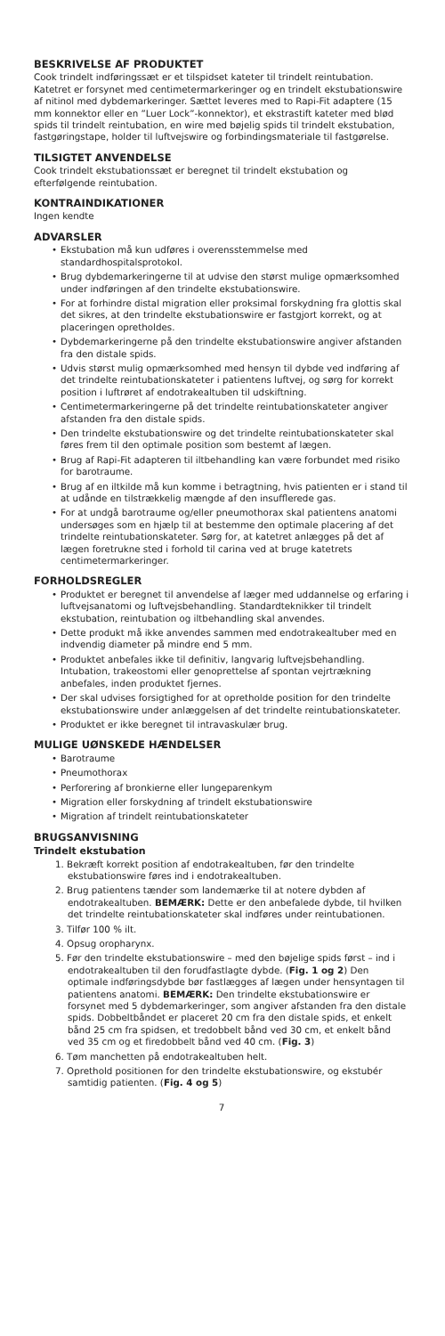BESKRIVELSE AF PRODUKTET
Cook trindelt indføringssæt er et tilspidset kateter til trindelt reintubation. Katetret er forsynet med centimetermarkeringer og en trindelt ekstubationswire af nitinol med dybdemarkeringer. Sættet leveres med to Rapi-Fit adaptere (15 mm konnektor eller en ”Luer Lock”-konnektor), et ekstrastift kateter med blød spids til trindelt reintubation, en wire med bøjelig spids til trindelt ekstubation, fastgøringstape, holder til luftvejswire og forbindingsmateriale til fastgørelse.
TILSIGTET ANVENDELSE
Cook trindelt ekstubationssæt er beregnet til trindelt ekstubation og efterfølgende reintubation.
KONTRAINDIKATIONER
Ingen kendte
ADVARSLER
• Ekstubation må kun udføres i overensstemmelse med standardhospitalsprotokol.
• Brug dybdemarkeringerne til at udvise den størst mulige opmærksomhed under indføringen af den trindelte ekstubationswire.
• For at forhindre distal migration eller proksimal forskydning fra glottis skal det sikres, at den trindelte ekstubationswire er fastgjort korrekt, og at placeringen opretholdes.
• Dybdemarkeringerne på den trindelte ekstubationswire angiver afstanden fra den distale spids.
• Udvis størst mulig opmærksomhed med hensyn til dybde ved indføring af det trindelte reintubationskateter i patientens luftvej, og sørg for korrekt position i luftrøret af endotrakealtuben til udskiftning.
• Centimetermarkeringerne på det trindelte reintubationskateter angiver afstanden fra den distale spids.
• Den trindelte ekstubationswire og det trindelte reintubationskateter skal føres frem til den optimale position som bestemt af lægen.
• Brug af Rapi-Fit adapteren til iltbehandling kan være forbundet med risiko for barotraume.
• Brug af en iltkilde må kun komme i betragtning, hvis patienten er i stand til at udånde en tilstrækkelig mængde af den insufflerede gas.
• For at undgå barotraume og/eller pneumothorax skal patientens anatomi undersøges som en hjælp til at bestemme den optimale placering af det trindelte reintubationskateter. Sørg for, at katetret anlægges på det af lægen foretrukne sted i forhold til carina ved at bruge katetrets centimetermarkeringer.
FORHOLDSREGLER
• Produktet er beregnet til anvendelse af læger med uddannelse og erfaring i luftvejsanatomi og luftvejsbehandling. Standardteknikker til trindelt ekstubation, reintubation og iltbehandling skal anvendes.
• Dette produkt må ikke anvendes sammen med endotrakealtuber med en indvendig diameter på mindre end 5 mm.
• Produktet anbefales ikke til definitiv, langvarig luftvejsbehandling. Intubation, trakeostomi eller genoprettelse af spontan vejrtrækning anbefales, inden produktet fjernes.
• Der skal udvises forsigtighed for at opretholde position for den trindelte ekstubationswire under anlæggelsen af det trindelte reintubationskateter.
• Produktet er ikke beregnet til intravaskulær brug.
MULIGE UØNSKEDE HÆNDELSER
• Barotraume
• Pneumothorax
• Perforering af bronkierne eller lungeparenkym
• Migration eller forskydning af trindelt ekstubationswire
• Migration af trindelt reintubationskateter
BRUGSANVISNING
Trindelt ekstubation
1. Bekræft korrekt position af endotrakealtuben, før den trindelte ekstubationswire føres ind i endotrakealtuben.
2. Brug patientens tænder som landemærke til at notere dybden af endotrakealtuben. BEMÆRK: Dette er den anbefalede dybde, til hvilken det trindelte reintubationskateter skal indføres under reintubationen.
3. Tilfør 100 % ilt.
4. Opsug oropharynx.
5. Før den trindelte ekstubationswire – med den bøjelige spids først – ind i endotrakealtuben til den forudfastlagte dybde. (Fig. 1 og 2) Den optimale indføringsdybde bør fastlægges af lægen under hensyntagen til patientens anatomi. BEMÆRK: Den trindelte ekstubationswire er forsynet med 5 dybdemarkeringer, som angiver afstanden fra den distale spids. Dobbeltbåndet er placeret 20 cm fra den distale spids, et enkelt bånd 25 cm fra spidsen, et tredobbelt bånd ved 30 cm, et enkelt bånd ved 35 cm og et firedobbelt bånd ved 40 cm. (Fig. 3)
6. Tøm manchetten på endotrakealtuben helt.
7. Oprethold positionen for den trindelte ekstubationswire, og ekstubér samtidig patienten. (Fig. 4 og 5)
7